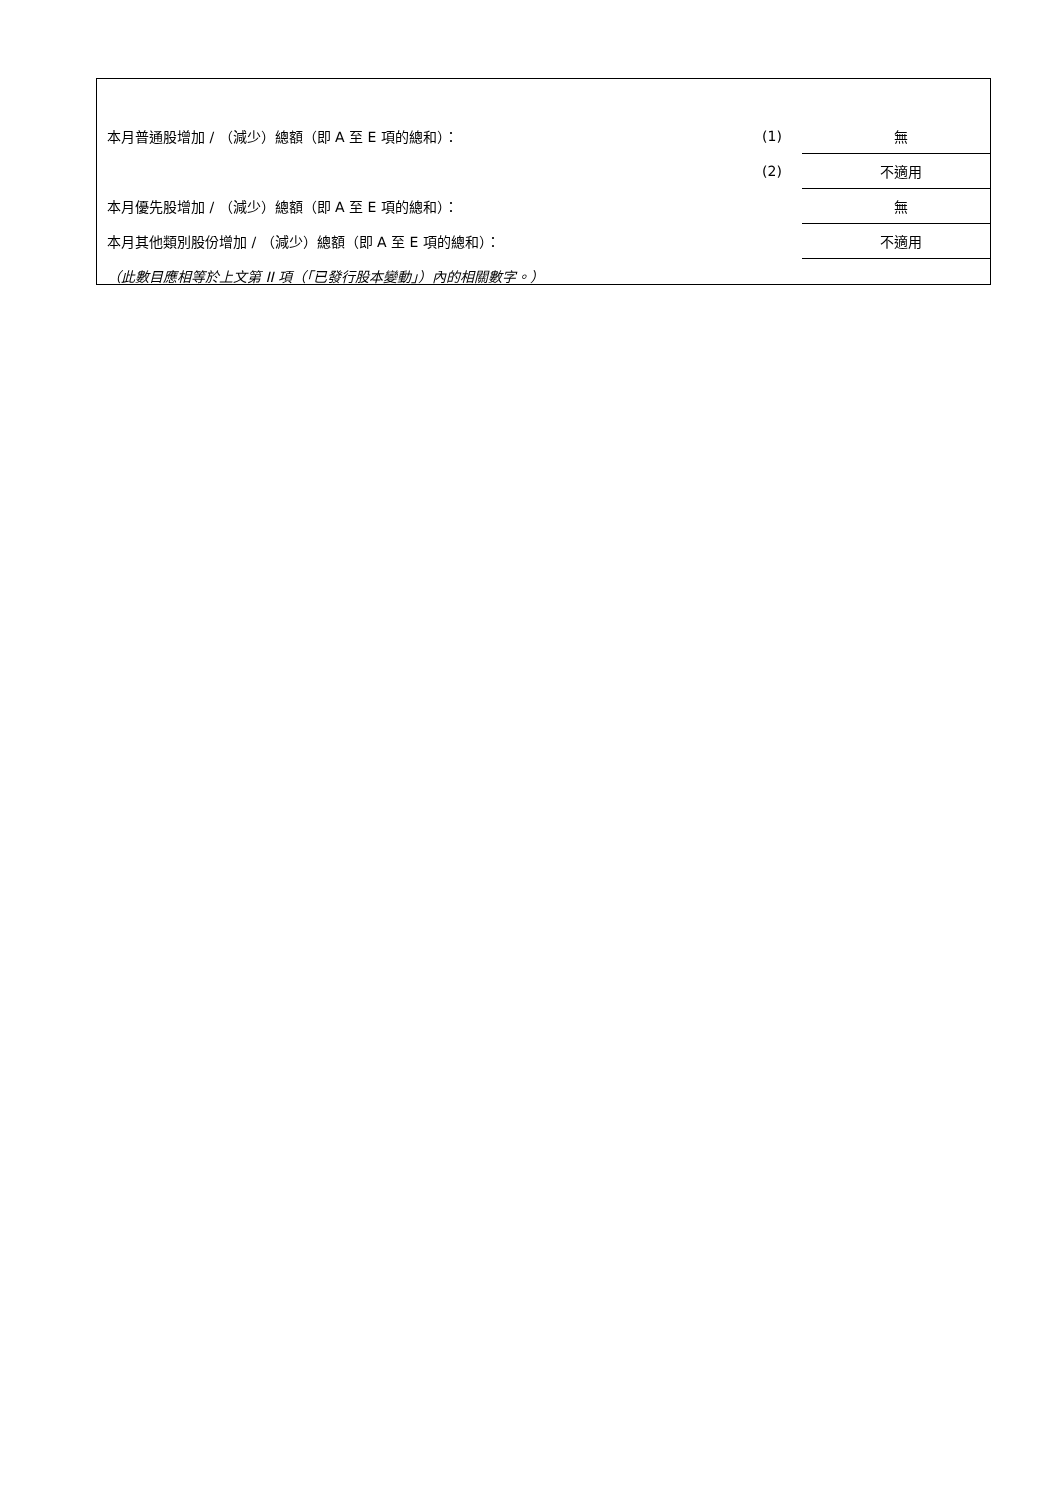| 本月普通股增加 / （減少）總額（即 A 至 E 項的總和）： | (1) | 無 |
| | (2) | 不適用 |
| 本月優先股增加 / （減少）總額（即 A 至 E 項的總和）： | | 無 |
| 本月其他類別股份增加 / （減少）總額（即 A 至 E 項的總和）： | | 不適用 |
| （此數目應相等於上文第 II 項（「已發行股本變動」）內的相關數字。） | | |